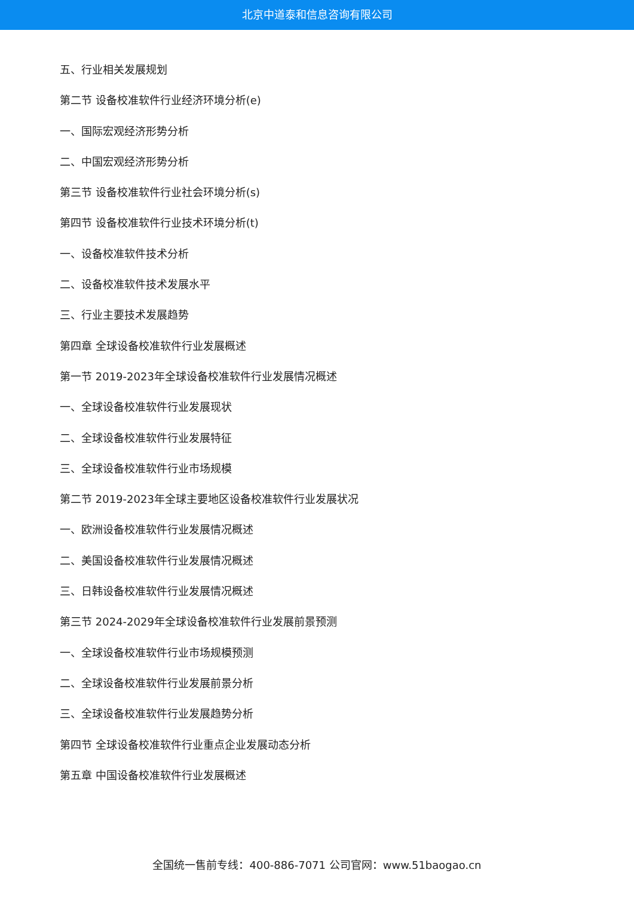北京中道泰和信息咨询有限公司
五、行业相关发展规划
第二节 设备校准软件行业经济环境分析(e)
一、国际宏观经济形势分析
二、中国宏观经济形势分析
第三节 设备校准软件行业社会环境分析(s)
第四节 设备校准软件行业技术环境分析(t)
一、设备校准软件技术分析
二、设备校准软件技术发展水平
三、行业主要技术发展趋势
第四章 全球设备校准软件行业发展概述
第一节 2019-2023年全球设备校准软件行业发展情况概述
一、全球设备校准软件行业发展现状
二、全球设备校准软件行业发展特征
三、全球设备校准软件行业市场规模
第二节 2019-2023年全球主要地区设备校准软件行业发展状况
一、欧洲设备校准软件行业发展情况概述
二、美国设备校准软件行业发展情况概述
三、日韩设备校准软件行业发展情况概述
第三节 2024-2029年全球设备校准软件行业发展前景预测
一、全球设备校准软件行业市场规模预测
二、全球设备校准软件行业发展前景分析
三、全球设备校准软件行业发展趋势分析
第四节 全球设备校准软件行业重点企业发展动态分析
第五章 中国设备校准软件行业发展概述
全国统一售前专线：400-886-7071 公司官网：www.51baogao.cn